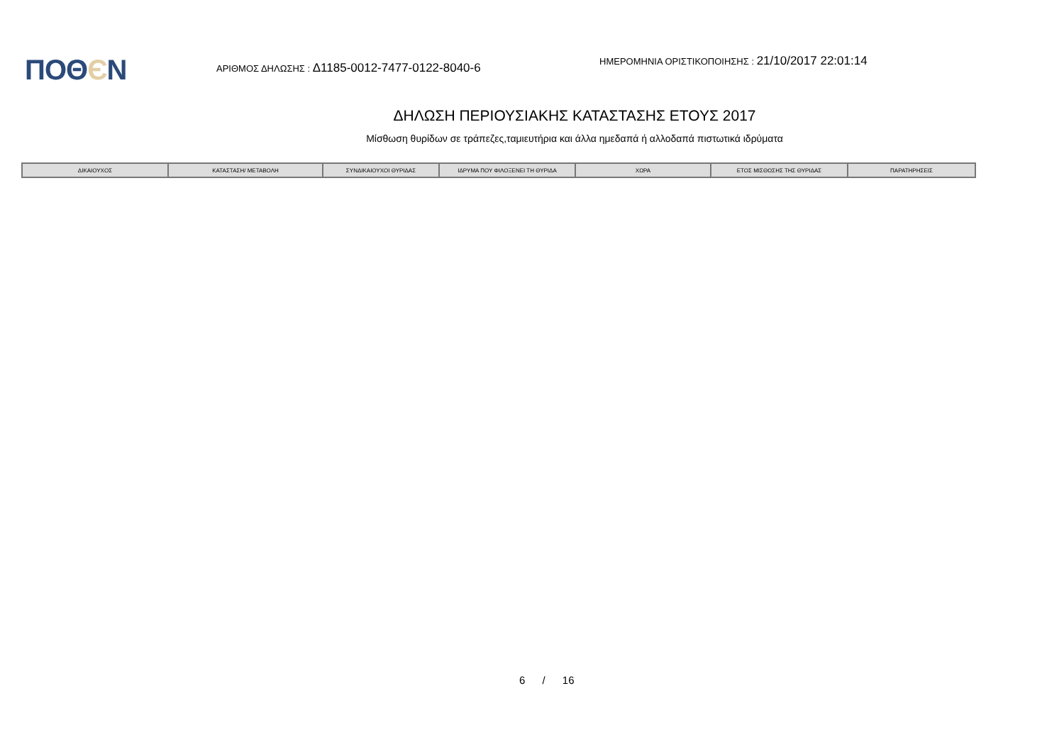ΠΟΘЄΝ
ΑΡΙΘΜΟΣ ΔΗΛΩΣΗΣ : Δ1185-0012-7477-0122-8040-6
ΗΜΕΡΟΜΗΝΙΑ ΟΡΙΣΤΙΚΟΠΟΙΗΣΗΣ : 21/10/2017 22:01:14
ΔΗΛΩΣΗ ΠΕΡΙΟΥΣΙΑΚΗΣ ΚΑΤΑΣΤΑΣΗΣ ΕΤΟΥΣ 2017
Μίσθωση θυρίδων σε τράπεζες,ταμιευτήρια και άλλα ημεδαπά ή αλλοδαπά πιστωτικά ιδρύματα
| ΔΙΚΑΙΟΥΧΟΣ | ΚΑΤΑΣΤΑΣΗ/ ΜΕΤΑΒΟΛΗ | ΣΥΝΔΙΚΑΙΟΥΧΟΙ ΘΥΡΙΔΑΣ | ΙΔΡΥΜΑ ΠΟΥ ΦΙΛΟΞΕΝΕΙ ΤΗ ΘΥΡΙΔΑ | ΧΩΡΑ | ΕΤΟΣ ΜΙΣΘΩΣΗΣ ΤΗΣ ΘΥΡΙΔΑΣ | ΠΑΡΑΤΗΡΗΣΕΙΣ |
| --- | --- | --- | --- | --- | --- | --- |
6 / 16